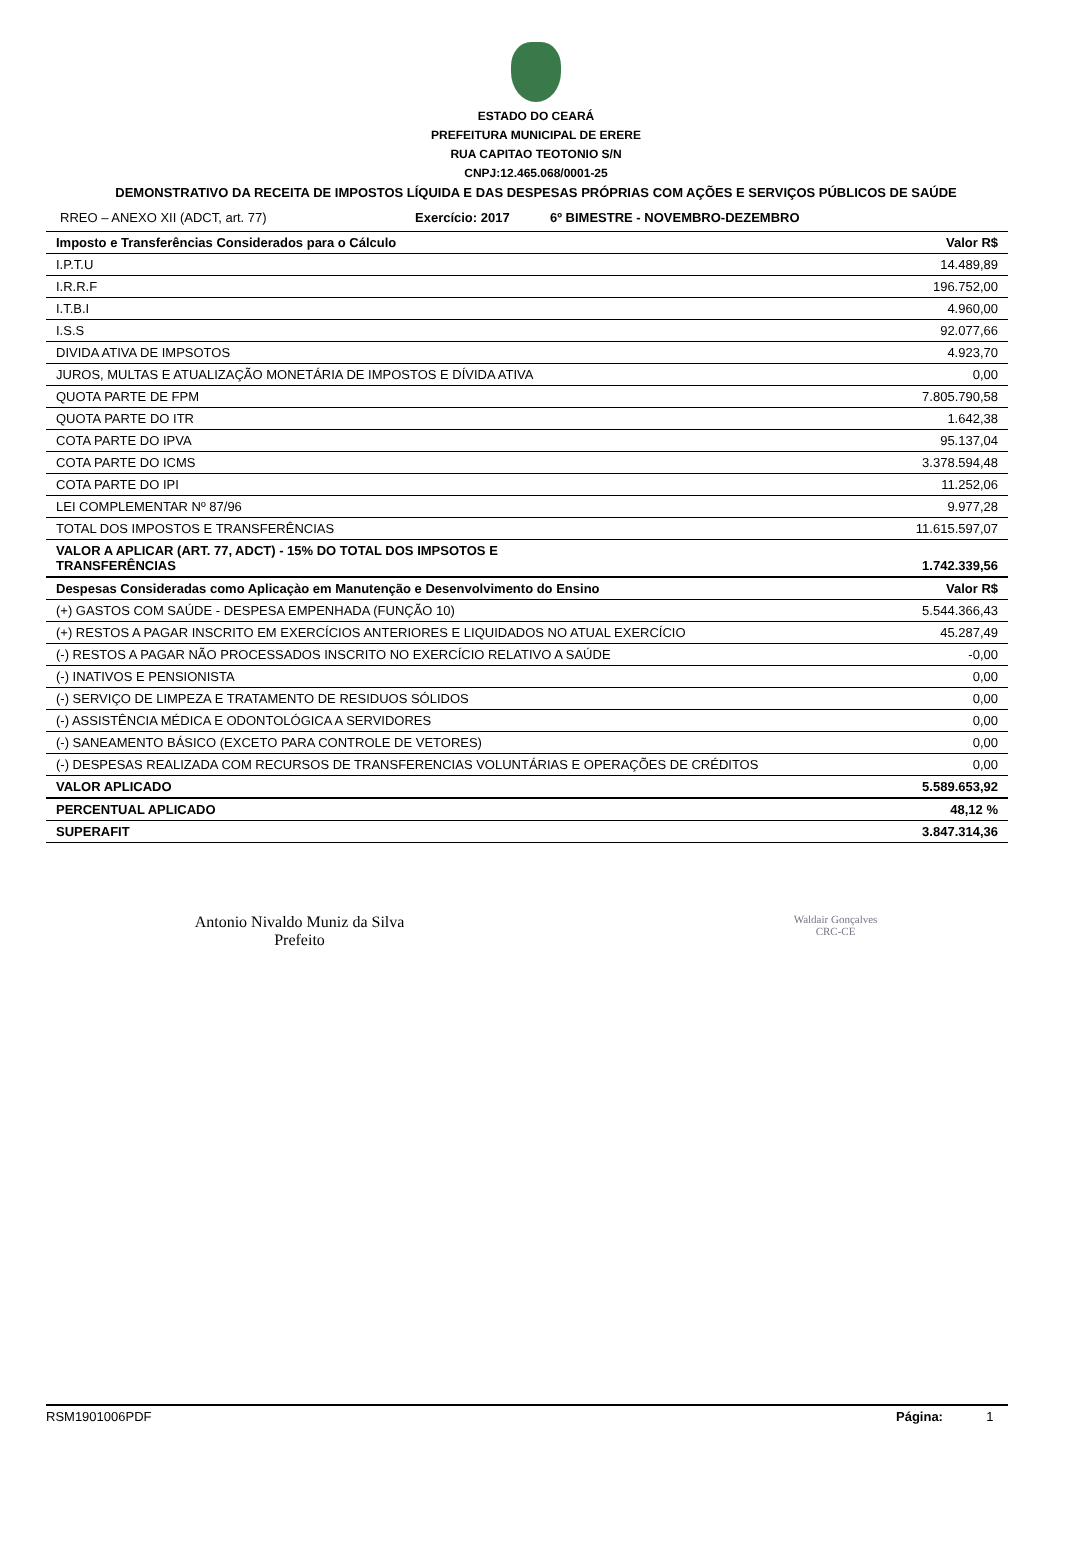ESTADO DO CEARÁ
PREFEITURA MUNICIPAL DE ERERE
RUA CAPITAO TEOTONIO S/N
CNPJ:12.465.068/0001-25
DEMONSTRATIVO DA RECEITA DE IMPOSTOS LÍQUIDA E DAS DESPESAS PRÓPRIAS COM AÇÕES E SERVIÇOS PÚBLICOS DE SAÚDE
RREO – ANEXO XII (ADCT, art. 77) Exercício: 2017 6º BIMESTRE - NOVEMBRO-DEZEMBRO
| Imposto e Transferências Considerados para o Cálculo | Valor R$ |
| --- | --- |
| I.P.T.U | 14.489,89 |
| I.R.R.F | 196.752,00 |
| I.T.B.I | 4.960,00 |
| I.S.S | 92.077,66 |
| DIVIDA ATIVA DE IMPSOTOS | 4.923,70 |
| JUROS, MULTAS E ATUALIZAÇÃO MONETÁRIA DE IMPOSTOS E DÍVIDA ATIVA | 0,00 |
| QUOTA PARTE DE FPM | 7.805.790,58 |
| QUOTA PARTE DO ITR | 1.642,38 |
| COTA PARTE DO IPVA | 95.137,04 |
| COTA PARTE DO ICMS | 3.378.594,48 |
| COTA PARTE DO IPI | 11.252,06 |
| LEI COMPLEMENTAR Nº 87/96 | 9.977,28 |
| TOTAL DOS IMPOSTOS E TRANSFERÊNCIAS | 11.615.597,07 |
| VALOR A APLICAR (ART. 77, ADCT) - 15% DO TOTAL DOS IMPSOTOS E TRANSFERÊNCIAS | 1.742.339,56 |
| Despesas Consideradas como Aplicaçào em Manutenção e Desenvolvimento do Ensino | Valor R$ |
| (+) GASTOS COM SAÚDE - DESPESA EMPENHADA (FUNÇÃO 10) | 5.544.366,43 |
| (+) RESTOS A PAGAR INSCRITO EM EXERCÍCIOS ANTERIORES E LIQUIDADOS NO ATUAL EXERCÍCIO | 45.287,49 |
| (-) RESTOS A PAGAR NÃO PROCESSADOS INSCRITO NO EXERCÍCIO RELATIVO A SAÚDE | -0,00 |
| (-) INATIVOS E PENSIONISTA | 0,00 |
| (-) SERVIÇO DE LIMPEZA E TRATAMENTO DE RESIDUOS SÓLIDOS | 0,00 |
| (-) ASSISTÊNCIA MÉDICA E ODONTOLÓGICA A SERVIDORES | 0,00 |
| (-) SANEAMENTO BÁSICO (EXCETO PARA CONTROLE DE VETORES) | 0,00 |
| (-) DESPESAS REALIZADA COM RECURSOS DE TRANSFERENCIAS VOLUNTÁRIAS E OPERAÇÕES DE CRÉDITOS | 0,00 |
| VALOR APLICADO | 5.589.653,92 |
| PERCENTUAL APLICADO | 48,12 % |
| SUPERAFIT | 3.847.314,36 |
Antonio Nivaldo Muniz da Silva
Prefeito
Waldair Gonçalves
CRC-CE
RSM1901006PDF Página: 1